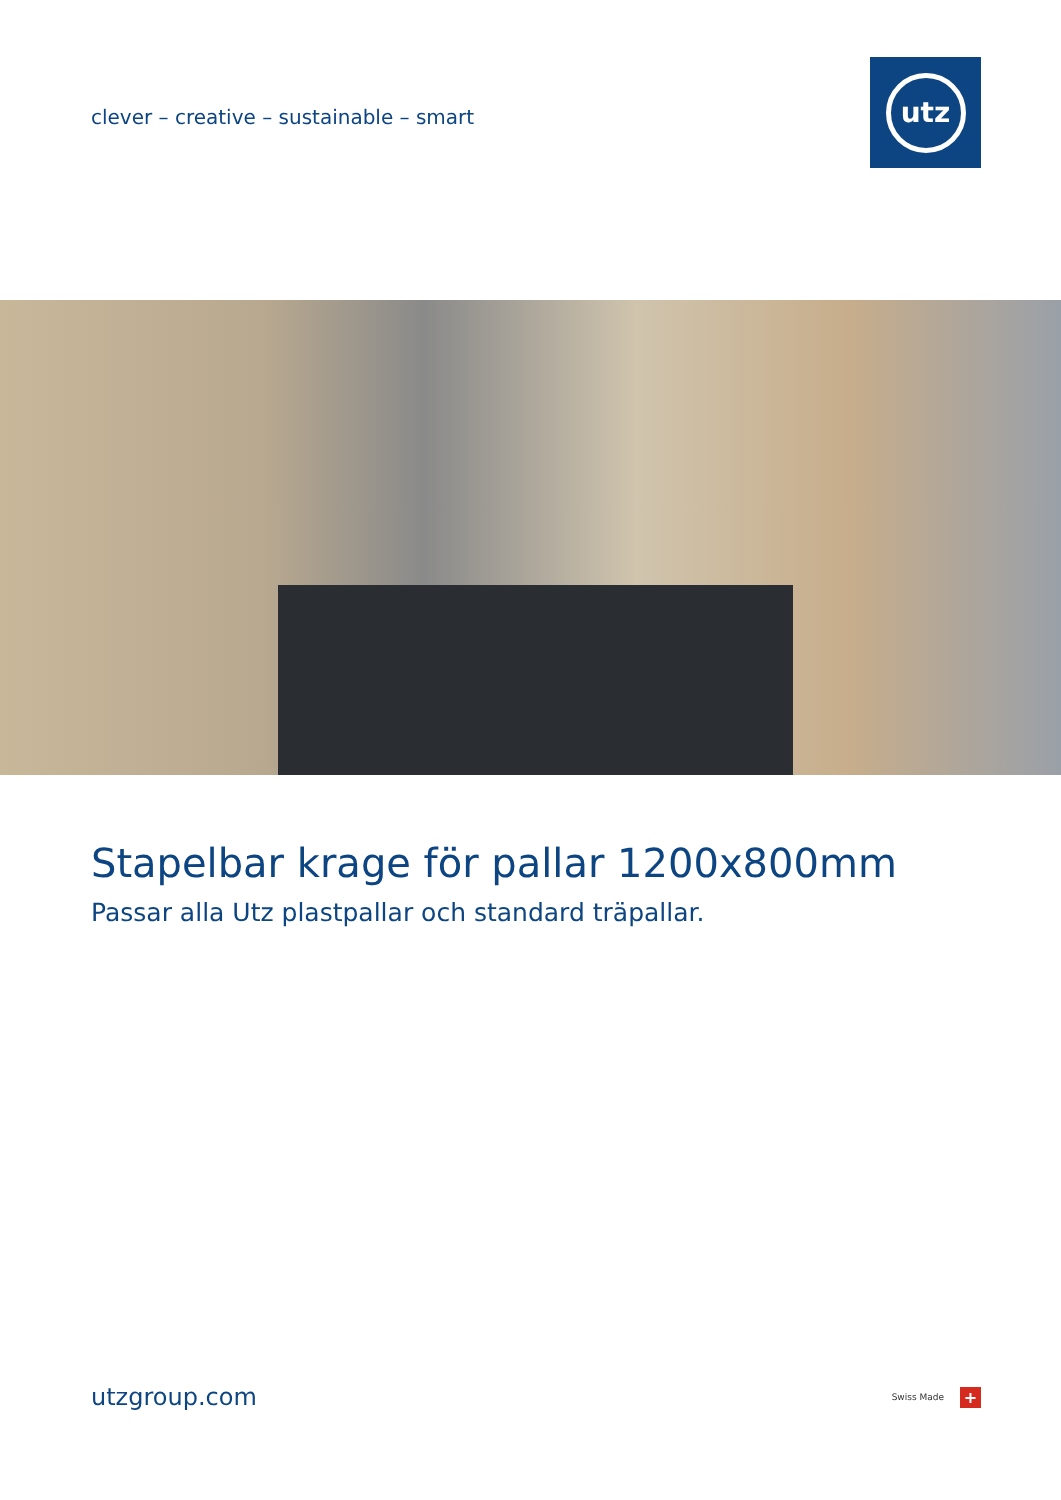clever – creative – sustainable – smart
utz
Stapelbar krage för pallar 1200x800mm
Passar alla Utz plastpallar och standard träpallar.
utzgroup.com
Swiss Made
+